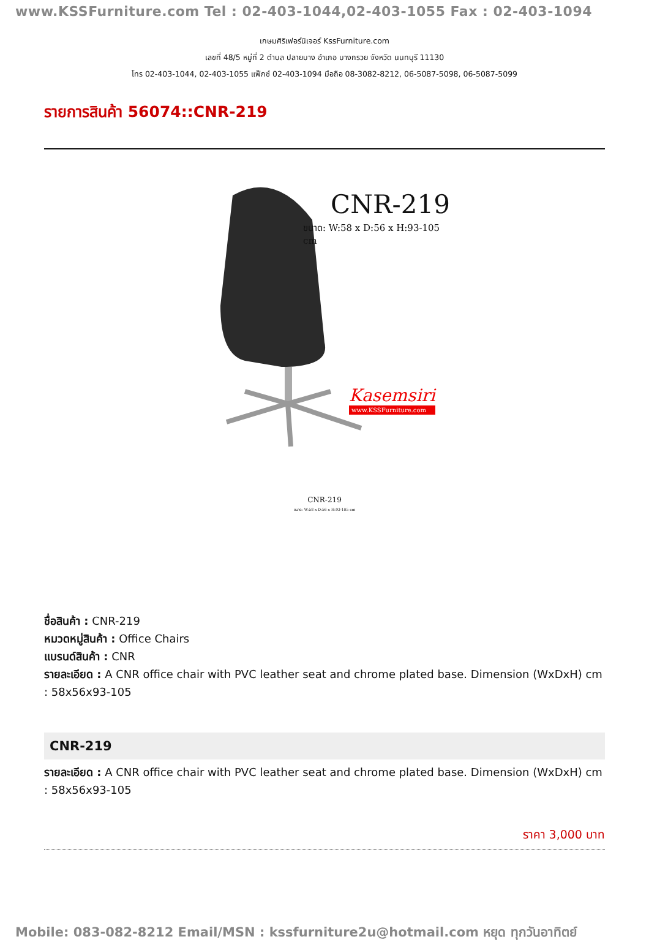www.KSSFurniture.com Tel : 02-403-1044,02-403-1055 Fax : 02-403-1094
เกษมศิริเฟอร์นิเจอร์ KssFurniture.com
เลขที่ 48/5 หมู่ที่ 2 ตำบล ปลายบาง อำเภอ บางกรวย จังหวัด นนทบุรี 11130
โทร 02-403-1044, 02-403-1055 แฟ็กซ์ 02-403-1094 มือถือ 08-3082-8212, 06-5087-5098, 06-5087-5099
รายการสินค้า 56074::CNR-219
CNR-219
ขนาด: W:58 x D:56 x H:93-105 cm
Kasemsiri
www.KSSFurniture.com
CNR-219
ขนาด: W:58 x D:56 x H:93-105 cm
ชื่อสินค้า : CNR-219
หมวดหมู่สินค้า : Office Chairs
แบรนด์สินค้า : CNR
รายละเอียด : A CNR office chair with PVC leather seat and chrome plated base. Dimension (WxDxH) cm : 58x56x93-105
CNR-219
รายละเอียด : A CNR office chair with PVC leather seat and chrome plated base. Dimension (WxDxH) cm : 58x56x93-105
ราคา 3,000 บาท
Mobile: 083-082-8212 Email/MSN : kssfurniture2u@hotmail.com หยุด ทุกวันอาทิตย์